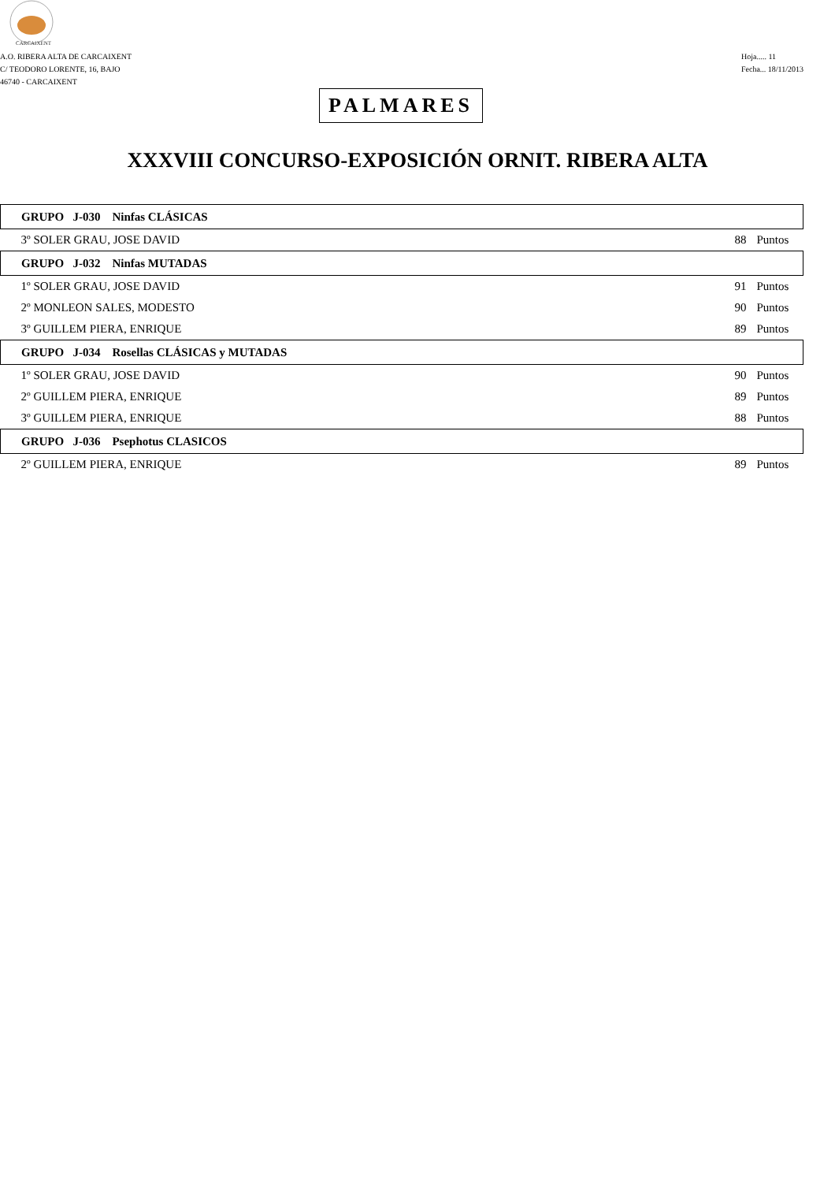CARCAIXENT
A.O. RIBERA ALTA DE CARCAIXENT
C/ TEODORO LORENTE, 16, BAJO
46740 - CARCAIXENT
Hoja..... 11
Fecha... 18/11/2013
PALMARES
XXXVIII CONCURSO-EXPOSICIÓN ORNIT. RIBERA ALTA
| GRUPO J-030 Ninfas CLÁSICAS | | |
| --- | --- | --- |
| 3º SOLER GRAU, JOSE DAVID | 88 | Puntos |
| GRUPO J-032 Ninfas MUTADAS | | |
| 1º SOLER GRAU, JOSE DAVID | 91 | Puntos |
| 2º MONLEON SALES, MODESTO | 90 | Puntos |
| 3º GUILLEM PIERA, ENRIQUE | 89 | Puntos |
| GRUPO J-034 Rosellas CLÁSICAS y MUTADAS | | |
| 1º SOLER GRAU, JOSE DAVID | 90 | Puntos |
| 2º GUILLEM PIERA, ENRIQUE | 89 | Puntos |
| 3º GUILLEM PIERA, ENRIQUE | 88 | Puntos |
| GRUPO J-036 Psephotus CLASICOS | | |
| 2º GUILLEM PIERA, ENRIQUE | 89 | Puntos |